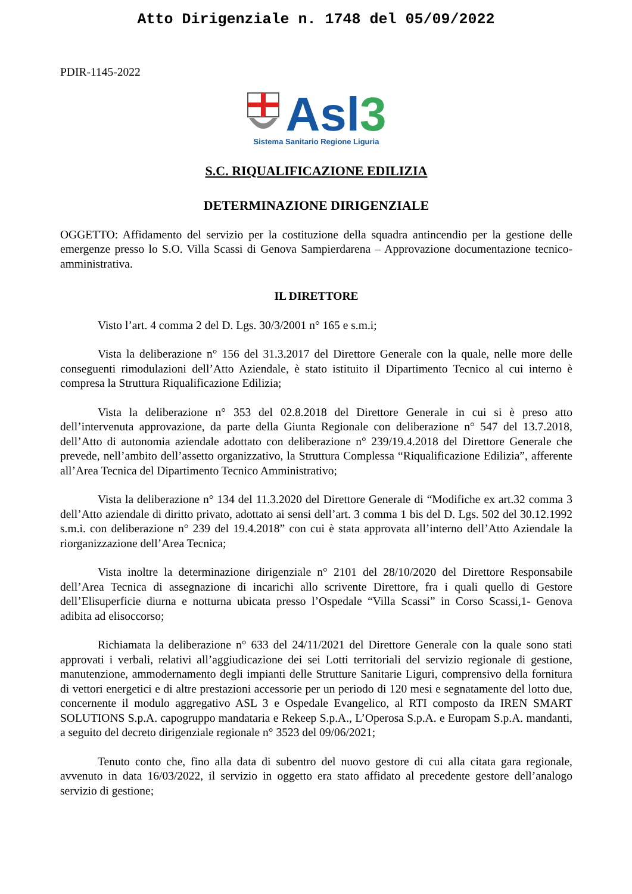Atto Dirigenziale n. 1748 del 05/09/2022
PDIR-1145-2022
Asl3
Sistema Sanitario Regione Liguria
S.C. RIQUALIFICAZIONE EDILIZIA
DETERMINAZIONE DIRIGENZIALE
OGGETTO: Affidamento del servizio per la costituzione della squadra antincendio per la gestione delle emergenze presso lo S.O. Villa Scassi di Genova Sampierdarena – Approvazione documentazione tecnico-amministrativa.
IL DIRETTORE
Visto l’art. 4 comma 2 del D. Lgs. 30/3/2001 n° 165 e s.m.i;
Vista la deliberazione n° 156 del 31.3.2017 del Direttore Generale con la quale, nelle more delle conseguenti rimodulazioni dell’Atto Aziendale, è stato istituito il Dipartimento Tecnico al cui interno è compresa la Struttura Riqualificazione Edilizia;
Vista la deliberazione n° 353 del 02.8.2018 del Direttore Generale in cui si è preso atto dell’intervenuta approvazione, da parte della Giunta Regionale con deliberazione n° 547 del 13.7.2018, dell’Atto di autonomia aziendale adottato con deliberazione n° 239/19.4.2018 del Direttore Generale che prevede, nell’ambito dell’assetto organizzativo, la Struttura Complessa “Riqualificazione Edilizia”, afferente all’Area Tecnica del Dipartimento Tecnico Amministrativo;
Vista la deliberazione n° 134 del 11.3.2020 del Direttore Generale di “Modifiche ex art.32 comma 3 dell’Atto aziendale di diritto privato, adottato ai sensi dell’art. 3 comma 1 bis del D. Lgs. 502 del 30.12.1992 s.m.i. con deliberazione n° 239 del 19.4.2018” con cui è stata approvata all’interno dell’Atto Aziendale la riorganizzazione dell’Area Tecnica;
Vista inoltre la determinazione dirigenziale n° 2101 del 28/10/2020 del Direttore Responsabile dell’Area Tecnica di assegnazione di incarichi allo scrivente Direttore, fra i quali quello di Gestore dell’Elisuperficie diurna e notturna ubicata presso l’Ospedale “Villa Scassi” in Corso Scassi,1- Genova adibita ad elisoccorso;
Richiamata la deliberazione n° 633 del 24/11/2021 del Direttore Generale con la quale sono stati approvati i verbali, relativi all’aggiudicazione dei sei Lotti territoriali del servizio regionale di gestione, manutenzione, ammodernamento degli impianti delle Strutture Sanitarie Liguri, comprensivo della fornitura di vettori energetici e di altre prestazioni accessorie per un periodo di 120 mesi e segnatamente del lotto due, concernente il modulo aggregativo ASL 3 e Ospedale Evangelico, al RTI composto da IREN SMART SOLUTIONS S.p.A. capogruppo mandataria e Rekeep S.p.A., L’Operosa S.p.A. e Europam S.p.A. mandanti, a seguito del decreto dirigenziale regionale n° 3523 del 09/06/2021;
Tenuto conto che, fino alla data di subentro del nuovo gestore di cui alla citata gara regionale, avvenuto in data 16/03/2022, il servizio in oggetto era stato affidato al precedente gestore dell’analogo servizio di gestione;